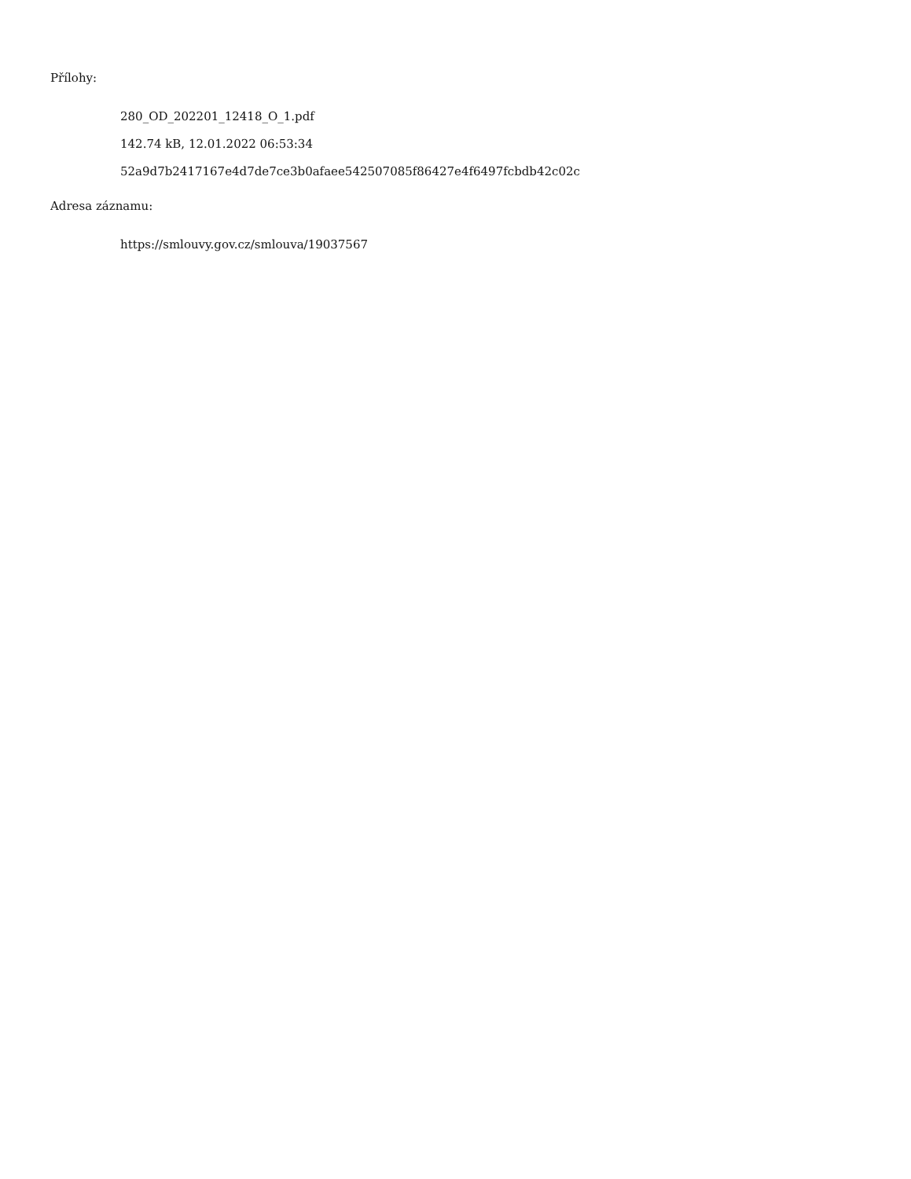Přílohy:
280_OD_202201_12418_O_1.pdf
142.74 kB, 12.01.2022 06:53:34
52a9d7b2417167e4d7de7ce3b0afaee542507085f86427e4f6497fcbdb42c02c
Adresa záznamu:
https://smlouvy.gov.cz/smlouva/19037567